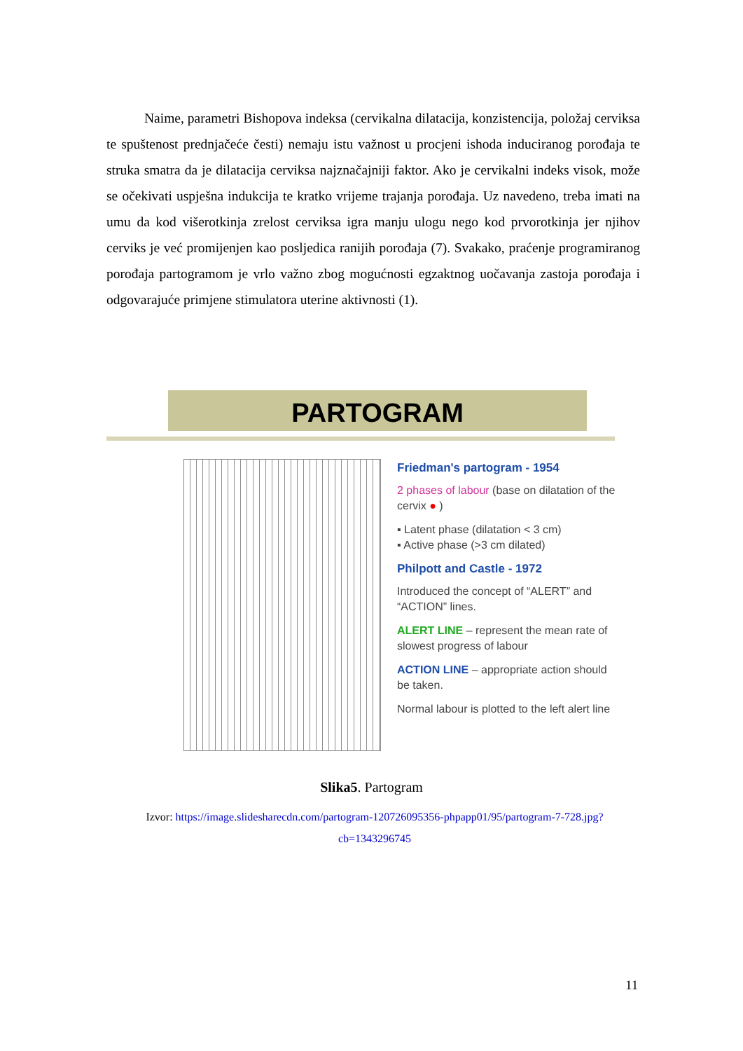Naime, parametri Bishopova indeksa (cervikalna dilatacija, konzistencija, položaj cerviksa te spuštenost prednjačeće česti) nemaju istu važnost u procjeni ishoda induciranog porođaja te struka smatra da je dilatacija cerviksa najznačajniji faktor. Ako je cervikalni indeks visok, može se očekivati uspješna indukcija te kratko vrijeme trajanja porođaja. Uz navedeno, treba imati na umu da kod višerotkinja zrelost cerviksa igra manju ulogu nego kod prvorotkinja jer njihov cerviks je već promijenjen kao posljedica ranijih porođaja (7). Svakako, praćenje programiranog porođaja partogramom je vrlo važno zbog mogućnosti egzaktnog uočavanja zastoja porođaja i odgovarajuće primjene stimulatora uterine aktivnosti (1).
PARTOGRAM
Friedman's partogram - 1954
2 phases of labour (base on dilatation of the cervix ● )
▪ Latent phase (dilatation < 3 cm)
▪ Active phase (>3 cm dilated)
Philpott and Castle - 1972
Introduced the concept of “ALERT” and “ACTION” lines.
ALERT LINE – represent the mean rate of slowest progress of labour
ACTION LINE – appropriate action should be taken.
Normal labour is plotted to the left alert line
Slika5. Partogram
Izvor: https://image.slidesharecdn.com/partogram-120726095356-phpapp01/95/partogram-7-728.jpg?cb=1343296745
11